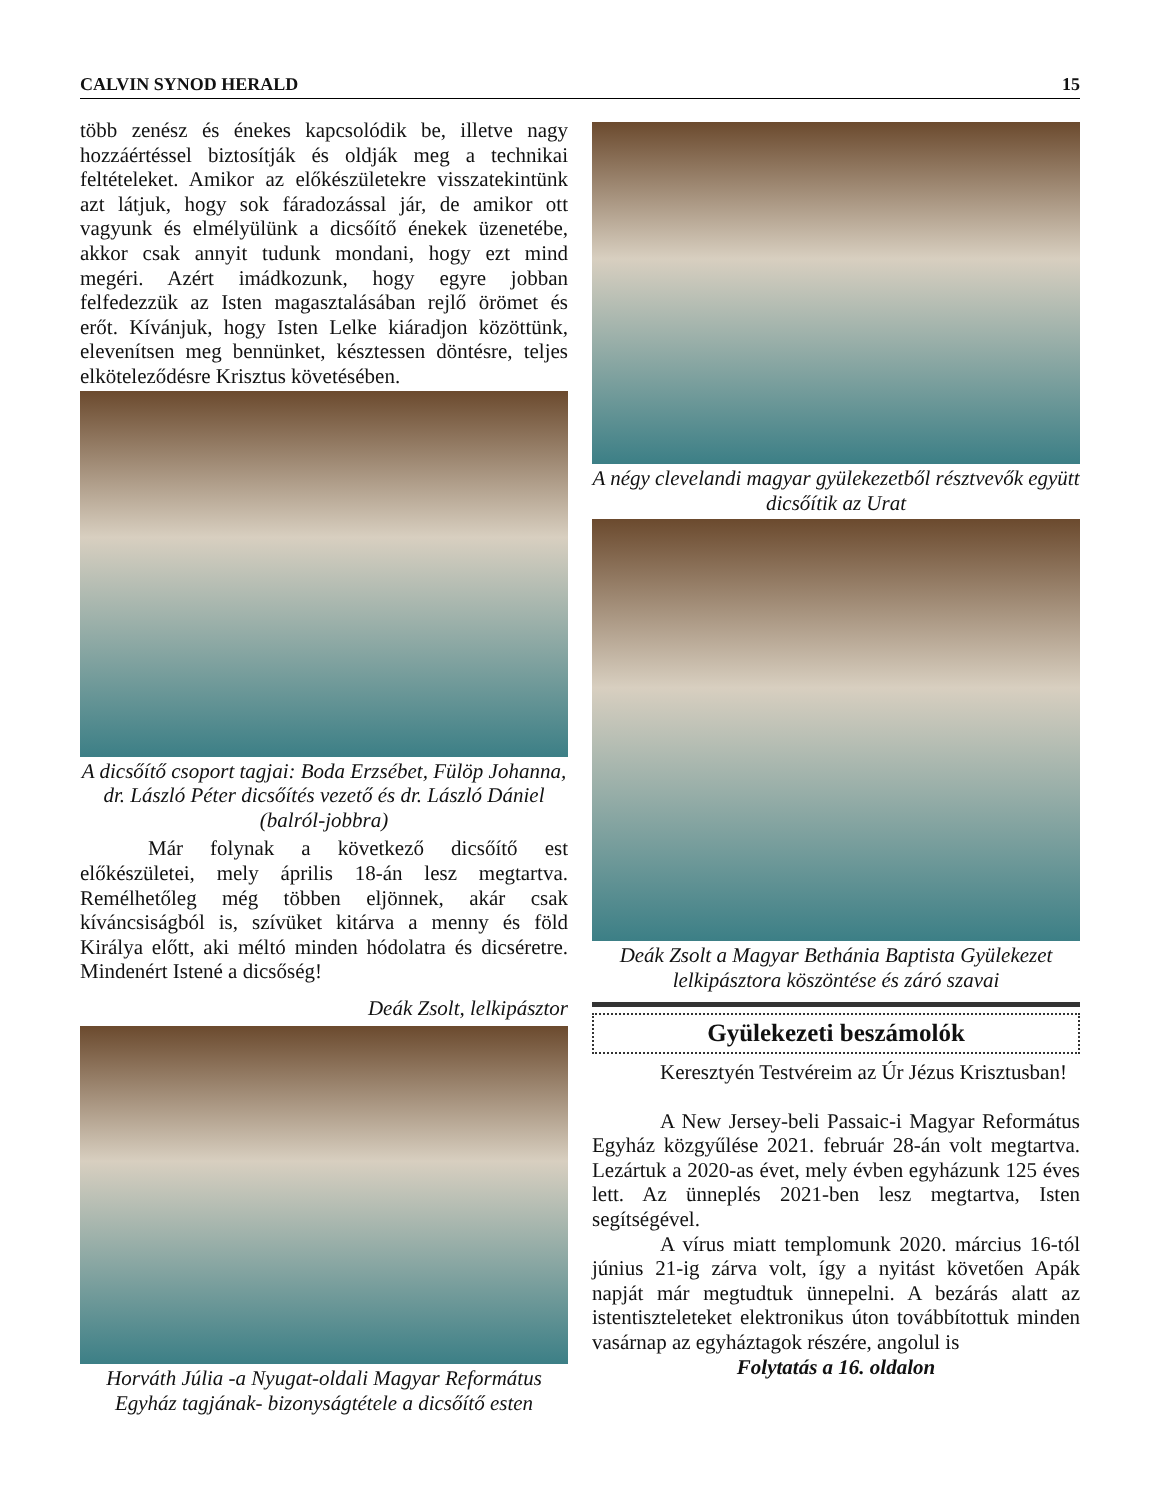CALVIN SYNOD HERALD 15
több zenész és énekes kapcsolódik be, illetve nagy hozzáértéssel biztosítják és oldják meg a technikai feltételeket. Amikor az előkészületekre visszatekintünk azt látjuk, hogy sok fáradozással jár, de amikor ott vagyunk és elmélyülünk a dicsőítő énekek üzenetébe, akkor csak annyit tudunk mondani, hogy ezt mind megéri. Azért imádkozunk, hogy egyre jobban felfedezzük az Isten magasztalásában rejlő örömet és erőt. Kívánjuk, hogy Isten Lelke kiáradjon közöttünk, elevenítsen meg bennünket, késztessen döntésre, teljes elköteleződésre Krisztus követésében.
A dicsőítő csoport tagjai: Boda Erzsébet, Fülöp Johanna, dr. László Péter dicsőítés vezető és dr. László Dániel (balról-jobbra)
Már folynak a következő dicsőítő est előkészületei, mely április 18-án lesz megtartva. Remélhetőleg még többen eljönnek, akár csak kíváncsiságból is, szívüket kitárva a menny és föld Királya előtt, aki méltó minden hódolatra és dicséretre. Mindenért Istené a dicsőség!
Deák Zsolt, lelkipásztor
Horváth Júlia -a Nyugat-oldali Magyar Református Egyház tagjának- bizonyságtétele a dicsőítő esten
A négy clevelandi magyar gyülekezetből résztvevők együtt dicsőítik az Urat
Deák Zsolt a Magyar Bethánia Baptista Gyülekezet lelkipásztora köszöntése és záró szavai
Gyülekezeti beszámolók
Keresztyén Testvéreim az Úr Jézus Krisztusban!
A New Jersey-beli Passaic-i Magyar Református Egyház közgyűlése 2021. február 28-án volt megtartva. Lezártuk a 2020-as évet, mely évben egyházunk 125 éves lett. Az ünneplés 2021-ben lesz megtartva, Isten segítségével.
A vírus miatt templomunk 2020. március 16-tól június 21-ig zárva volt, így a nyitást követően Apák napját már megtudtuk ünnepelni. A bezárás alatt az istentiszteleteket elektronikus úton továbbítottuk minden vasárnap az egyháztagok részére, angolul is
Folytatás a 16. oldalon